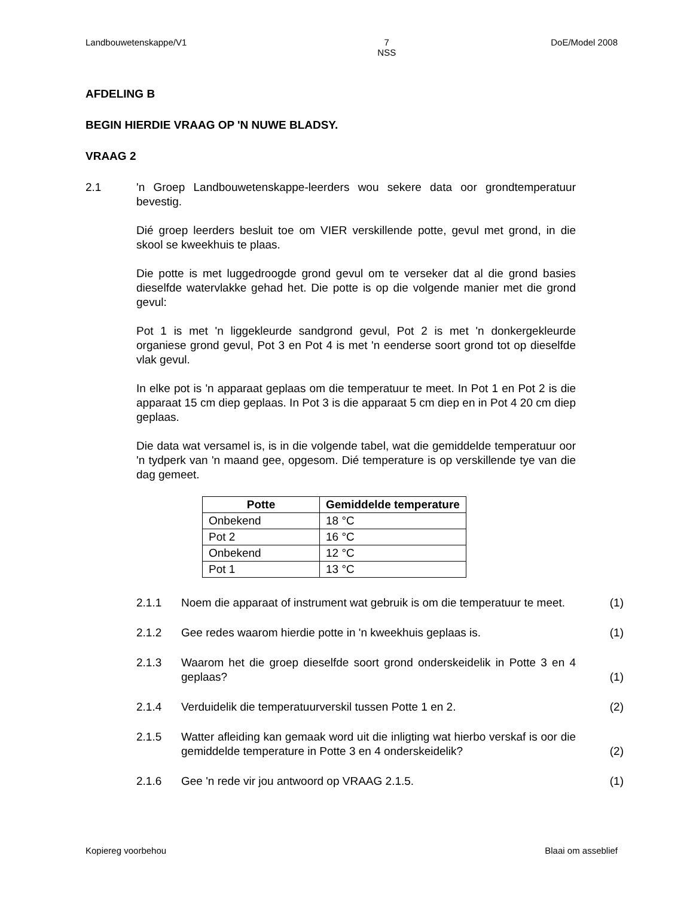Landbouwetenskappe/V1 7
NSS DoE/Model 2008
AFDELING B
BEGIN HIERDIE VRAAG OP 'N NUWE BLADSY.
VRAAG 2
2.1 'n Groep Landbouwetenskappe-leerders wou sekere data oor grondtemperatuur bevestig.
Dié groep leerders besluit toe om VIER verskillende potte, gevul met grond, in die skool se kweekhuis te plaas.
Die potte is met luggedroogde grond gevul om te verseker dat al die grond basies dieselfde watervlakke gehad het. Die potte is op die volgende manier met die grond gevul:
Pot 1 is met 'n liggekleurde sandgrond gevul, Pot 2 is met 'n donkergekleurde organiese grond gevul, Pot 3 en Pot 4 is met 'n eenderse soort grond tot op dieselfde vlak gevul.
In elke pot is 'n apparaat geplaas om die temperatuur te meet. In Pot 1 en Pot 2 is die apparaat 15 cm diep geplaas. In Pot 3 is die apparaat 5 cm diep en in Pot 4 20 cm diep geplaas.
Die data wat versamel is, is in die volgende tabel, wat die gemiddelde temperatuur oor 'n tydperk van 'n maand gee, opgesom. Dié temperature is op verskillende tye van die dag gemeet.
| Potte | Gemiddelde temperature |
| --- | --- |
| Onbekend | 18 °C |
| Pot 2 | 16 °C |
| Onbekend | 12 °C |
| Pot 1 | 13 °C |
2.1.1 Noem die apparaat of instrument wat gebruik is om die temperatuur te meet.
(1)
2.1.2 Gee redes waarom hierdie potte in 'n kweekhuis geplaas is.
(1)
2.1.3 Waarom het die groep dieselfde soort grond onderskeidelik in Potte 3 en 4 geplaas?
(1)
2.1.4 Verduidelik die temperatuurverskil tussen Potte 1 en 2. (2)
2.1.5 Watter afleiding kan gemaak word uit die inligting wat hierbo verskaf is oor die gemiddelde temperature in Potte 3 en 4 onderskeidelik?
(2)
2.1.6 Gee 'n rede vir jou antwoord op VRAAG 2.1.5. (1)
Kopiereg voorbehou Blaai om asseblief